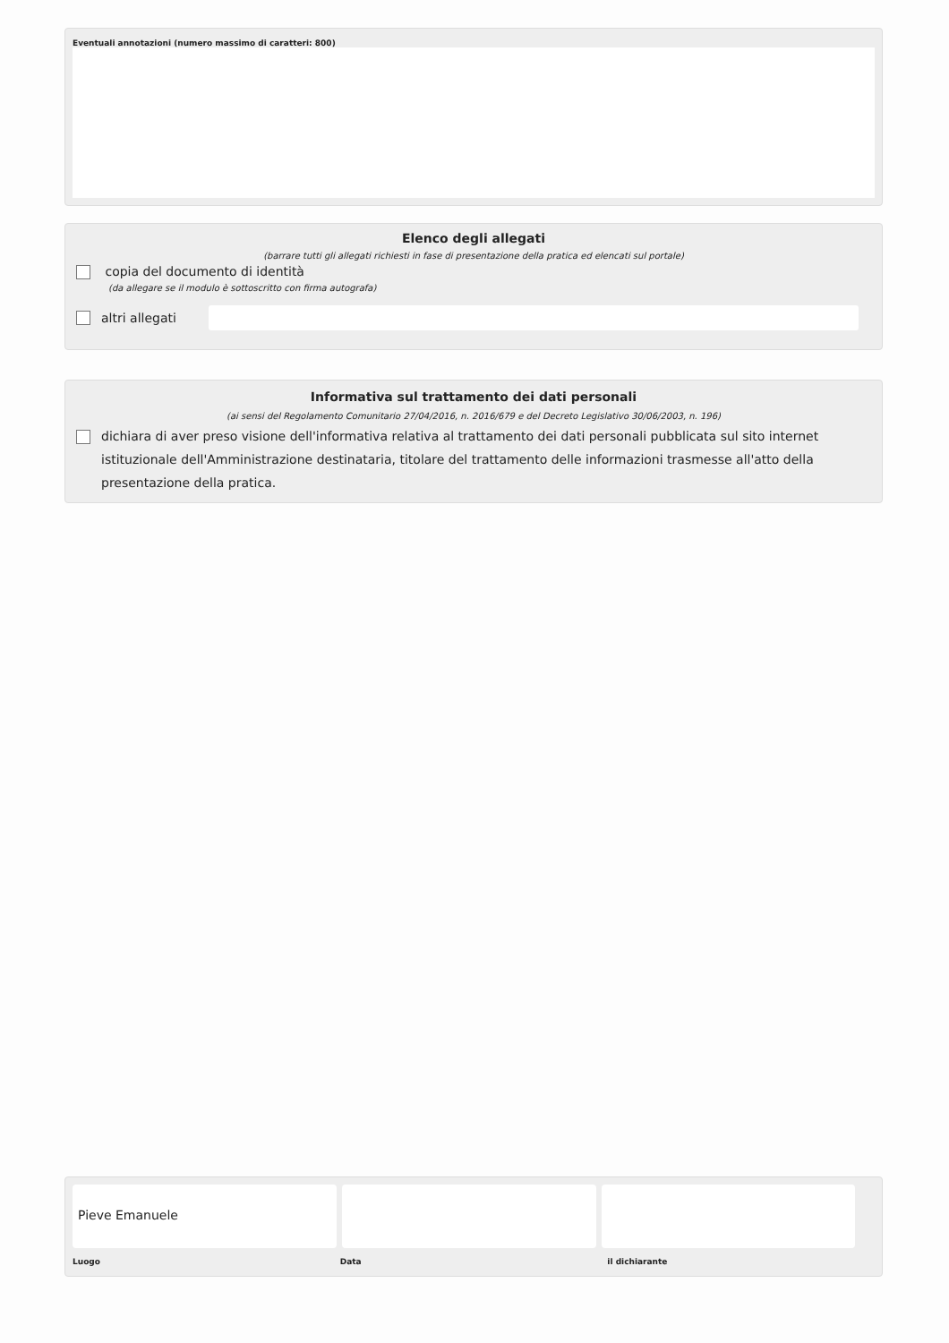Eventuali annotazioni (numero massimo di caratteri: 800)
Elenco degli allegati
(barrare tutti gli allegati richiesti in fase di presentazione della pratica ed elencati sul portale)
copia del documento di identità
(da allegare se il modulo è sottoscritto con firma autografa)
altri allegati
Informativa sul trattamento dei dati personali
(ai sensi del Regolamento Comunitario 27/04/2016, n. 2016/679 e del Decreto Legislativo 30/06/2003, n. 196)
dichiara di aver preso visione dell'informativa relativa al trattamento dei dati personali pubblicata sul sito internet istituzionale dell'Amministrazione destinataria, titolare del trattamento delle informazioni trasmesse all'atto della presentazione della pratica.
Pieve Emanuele
Luogo Data il dichiarante